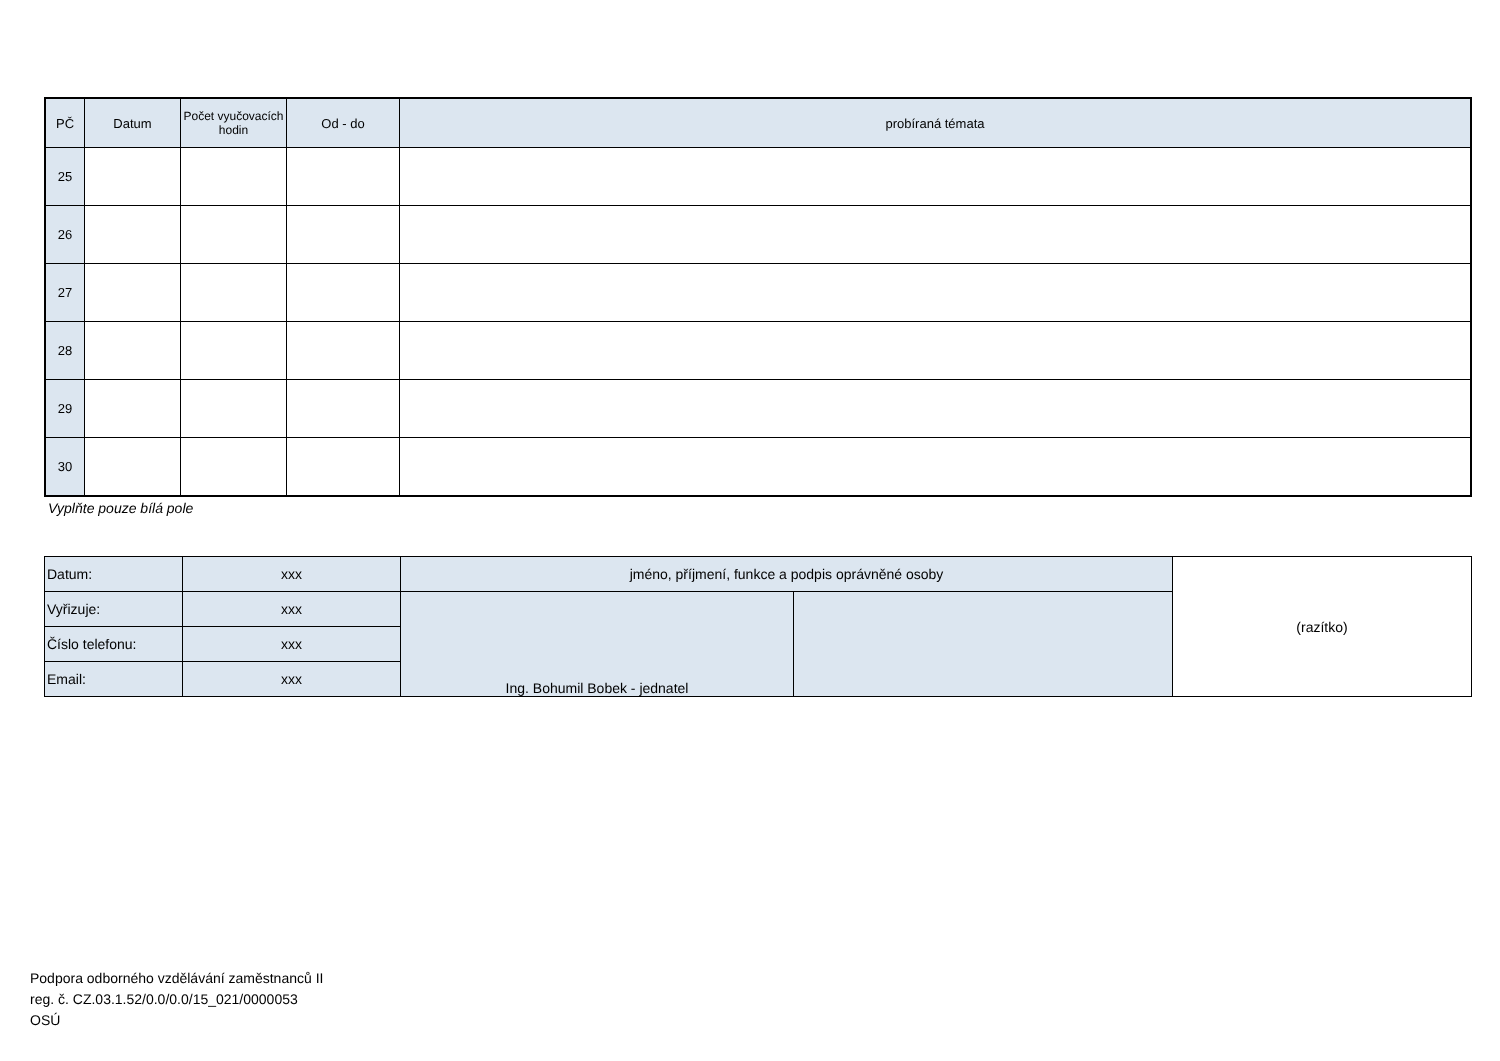| PČ | Datum | Počet vyučovacích hodin | Od - do | probíraná témata |
| --- | --- | --- | --- | --- |
| 25 | | | | |
| 26 | | | | |
| 27 | | | | |
| 28 | | | | |
| 29 | | | | |
| 30 | | | | |
Vyplňte pouze bílá pole
| Datum: | xxx | jméno, příjmení, funkce a podpis oprávněné osoby | | (razítko) |
| Vyřizuje: | xxx | Ing. Bohumil Bobek - jednatel | | |
| Číslo telefonu: | xxx | | | |
| Email: | xxx | | | |
Podpora odborného vzdělávání zaměstnanců II
reg. č. CZ.03.1.52/0.0/0.0/15_021/0000053
OSÚ